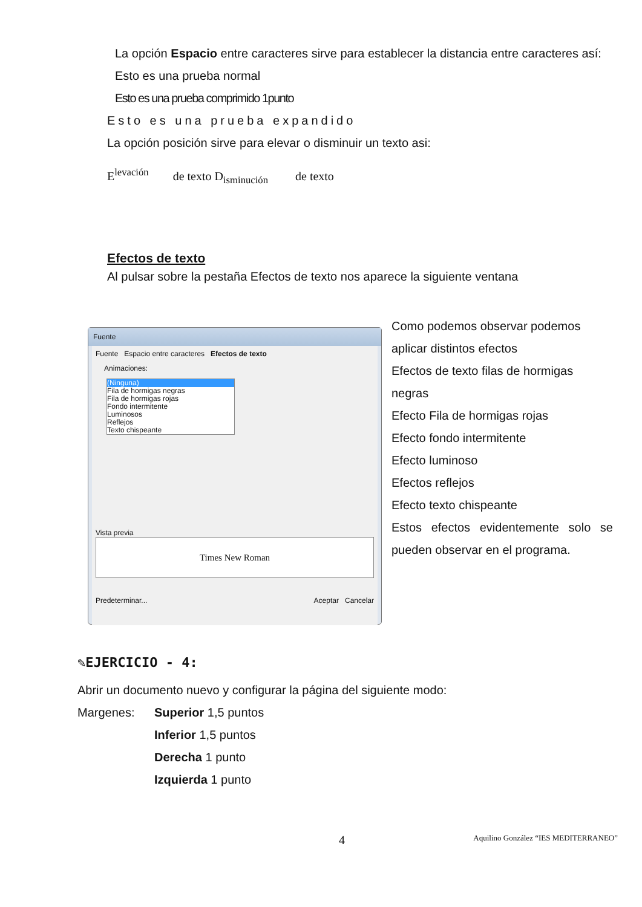La opción Espacio entre caracteres sirve para establecer la distancia entre caracteres así:
Esto es una prueba normal
Esto es una prueba comprimido 1punto
Esto es una prueba expandido
La opción posición sirve para elevar o disminuir un texto asi:
E<sup>lev</sup><sup>ación</sup> de texto D<sub>isminución</sub> de texto
Efectos de texto
Al pulsar sobre la pestaña Efectos de texto nos aparece la siguiente ventana
Fuente
Fuente Espacio entre caracteres Efectos de texto
Animaciones:
(Ninguna)
Fila de hormigas negras
Fila de hormigas rojas
Fondo intermitente
Luminosos
Reflejos
Texto chispeante
Vista previa
Times New Roman
Predeterminar... Aceptar Cancelar
Como podemos observar podemos aplicar distintos efectos
Efectos de texto filas de hormigas negras
Efecto Fila de hormigas rojas
Efecto fondo intermitente
Efecto luminoso
Efectos reflejos
Efecto texto chispeante
Estos efectos evidentemente solo se pueden observar en el programa.
✎EJERCICIO - 4:
Abrir un documento nuevo y configurar la página del siguiente modo:
Margenes: Superior 1,5 puntos
Inferior 1,5 puntos
Derecha 1 punto
Izquierda 1 punto
4 Aquilino González “IES MEDITERRANEO”